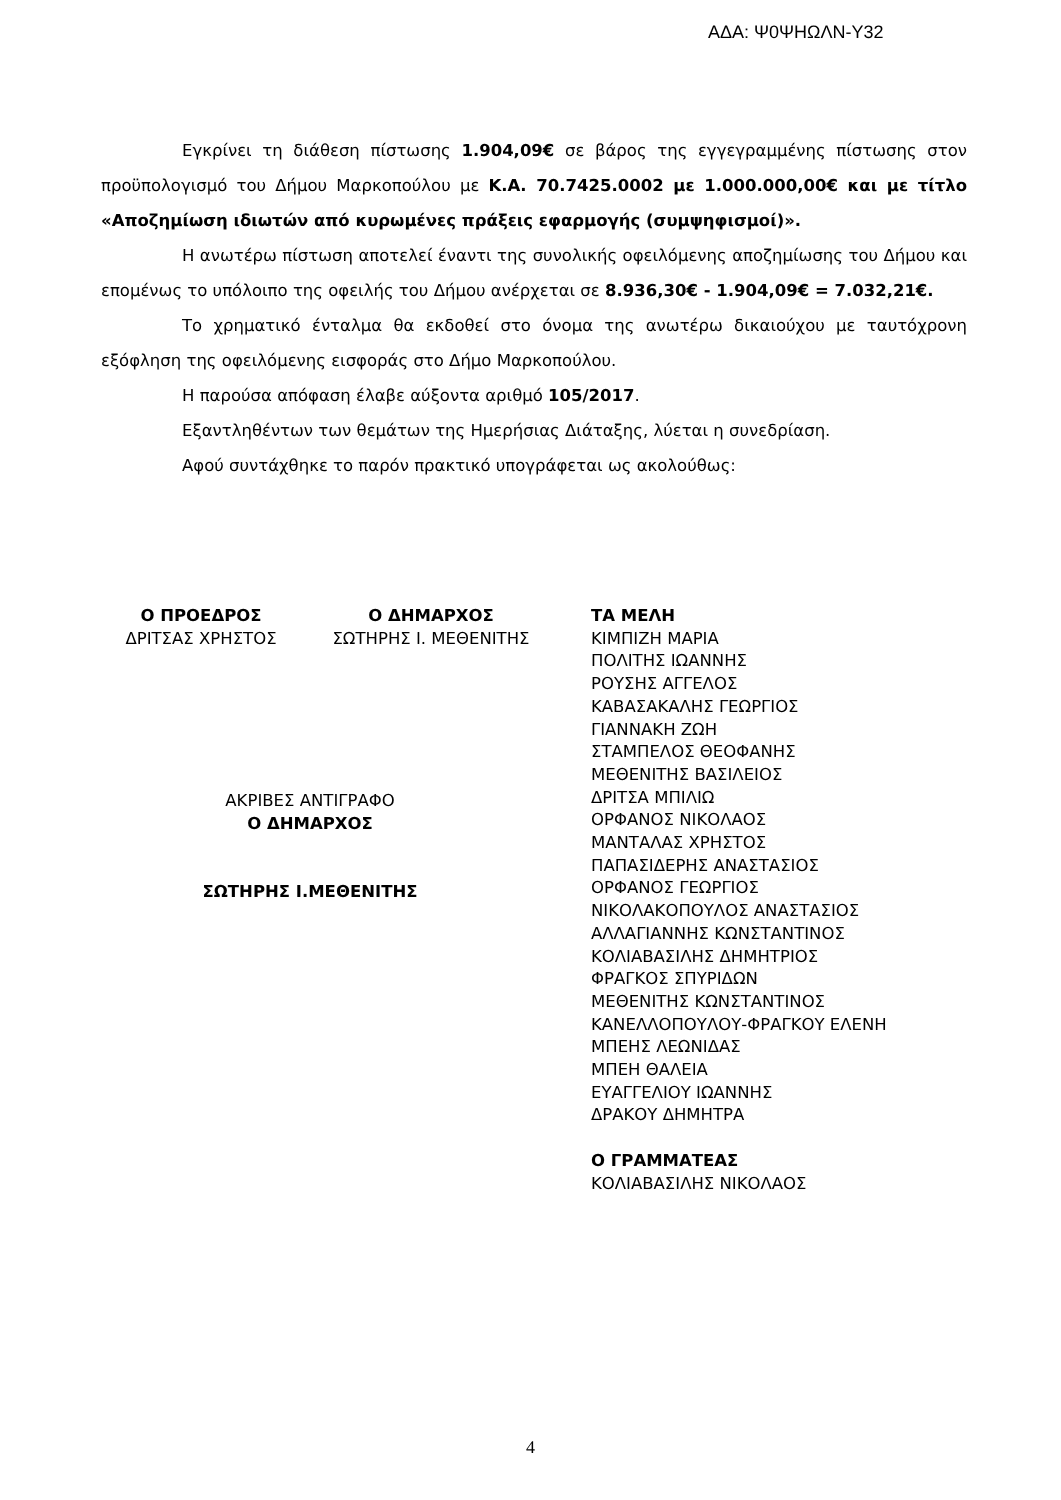ΑΔΑ: Ψ0ΨΗΩΛΝ-Υ32
Εγκρίνει τη διάθεση πίστωσης 1.904,09€ σε βάρος της εγγεγραμμένης πίστωσης στον προϋπολογισμό του Δήμου Μαρκοπούλου με Κ.Α. 70.7425.0002 με 1.000.000,00€ και με τίτλο «Αποζημίωση ιδιωτών από κυρωμένες πράξεις εφαρμογής (συμψηφισμοί)».
Η ανωτέρω πίστωση αποτελεί έναντι της συνολικής οφειλόμενης αποζημίωσης του Δήμου και επομένως το υπόλοιπο της οφειλής του Δήμου ανέρχεται σε 8.936,30€ - 1.904,09€ = 7.032,21€.
Το χρηματικό ένταλμα θα εκδοθεί στο όνομα της ανωτέρω δικαιούχου με ταυτόχρονη εξόφληση της οφειλόμενης εισφοράς στο Δήμο Μαρκοπούλου.
Η παρούσα απόφαση έλαβε αύξοντα αριθμό 105/2017.
Εξαντληθέντων των θεμάτων της Ημερήσιας Διάταξης, λύεται η συνεδρίαση.
Αφού συντάχθηκε το παρόν πρακτικό υπογράφεται ως ακολούθως:
Ο ΠΡΟΕΔΡΟΣ
ΔΡΙΤΣΑΣ ΧΡΗΣΤΟΣ
Ο ΔΗΜΑΡΧΟΣ
ΣΩΤΗΡΗΣ Ι. ΜΕΘΕΝΙΤΗΣ
ΤΑ ΜΕΛΗ
ΚΙΜΠΙΖΗ ΜΑΡΙΑ
ΠΟΛΙΤΗΣ ΙΩΑΝΝΗΣ
ΡΟΥΣΗΣ ΑΓΓΕΛΟΣ
ΚΑΒΑΣΑΚΑΛΗΣ ΓΕΩΡΓΙΟΣ
ΓΙΑΝΝΑΚΗ ΖΩΗ
ΣΤΑΜΠΕΛΟΣ ΘΕΟΦΑΝΗΣ
ΜΕΘΕΝΙΤΗΣ ΒΑΣΙΛΕΙΟΣ
ΔΡΙΤΣΑ ΜΠΙΛΙΩ
ΟΡΦΑΝΟΣ ΝΙΚΟΛΑΟΣ
ΜΑΝΤΑΛΑΣ ΧΡΗΣΤΟΣ
ΠΑΠΑΣΙΔΕΡΗΣ ΑΝΑΣΤΑΣΙΟΣ
ΟΡΦΑΝΟΣ ΓΕΩΡΓΙΟΣ
ΝΙΚΟΛΑΚΟΠΟΥΛΟΣ ΑΝΑΣΤΑΣΙΟΣ
ΑΛΛΑΓΙΑΝΝΗΣ ΚΩΝΣΤΑΝΤΙΝΟΣ
ΚΟΛΙΑΒΑΣΙΛΗΣ ΔΗΜΗΤΡΙΟΣ
ΦΡΑΓΚΟΣ ΣΠΥΡΙΔΩΝ
ΜΕΘΕΝΙΤΗΣ ΚΩΝΣΤΑΝΤΙΝΟΣ
ΚΑΝΕΛΛΟΠΟΥΛΟΥ-ΦΡΑΓΚΟΥ ΕΛΕΝΗ
ΜΠΕΗΣ ΛΕΩΝΙΔΑΣ
ΜΠΕΗ ΘΑΛΕΙΑ
ΕΥΑΓΓΕΛΙΟΥ ΙΩΑΝΝΗΣ
ΔΡΑΚΟΥ ΔΗΜΗΤΡΑ
Ο ΓΡΑΜΜΑΤΕΑΣ
ΚΟΛΙΑΒΑΣΙΛΗΣ ΝΙΚΟΛΑΟΣ
ΑΚΡΙΒΕΣ ΑΝΤΙΓΡΑΦΟ
Ο ΔΗΜΑΡΧΟΣ
ΣΩΤΗΡΗΣ Ι.ΜΕΘΕΝΙΤΗΣ
4